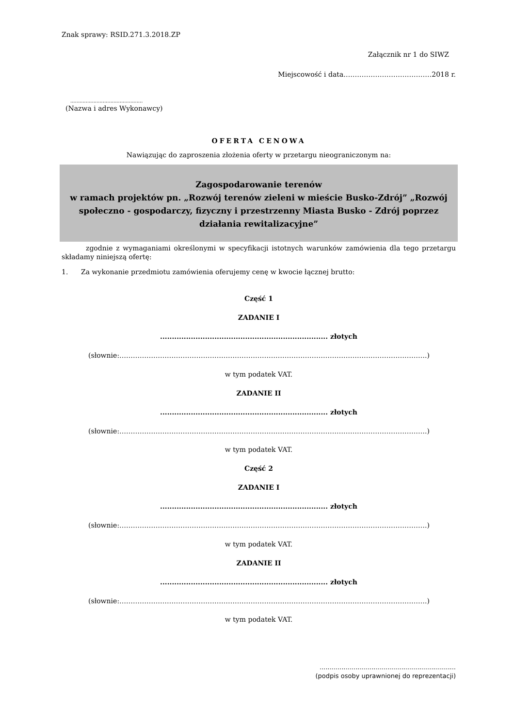Znak sprawy: RSID.271.3.2018.ZP
Załącznik nr 1 do SIWZ
Miejscowość i data…………………………………2018 r.
...............................................
(Nazwa i adres Wykonawcy)
OFERTA CENOWA
Nawiązując do zaproszenia złożenia oferty w przetargu nieograniczonym na:
Zagospodarowanie terenów
w ramach projektów pn. „Rozwój terenów zieleni w mieście Busko-Zdrój” „Rozwój społeczno - gospodarczy, fizyczny i przestrzenny Miasta Busko - Zdrój poprzez działania rewitalizacyjne”
zgodnie z wymaganiami określonymi w specyfikacji istotnych warunków zamówienia dla tego przetargu składamy niniejszą ofertę:
1. Za wykonanie przedmiotu zamówienia oferujemy cenę w kwocie łącznej brutto:
Część 1
ZADANIE I
....................................................................... złotych
(słownie:……………………………………………………………………………………………………………………….)
w tym podatek VAT.
ZADANIE II
....................................................................... złotych
(słownie:……………………………………………………………………………………………………………………….)
w tym podatek VAT.
Część 2
ZADANIE I
....................................................................... złotych
(słownie:……………………………………………………………………………………………………………………….)
w tym podatek VAT.
ZADANIE II
....................................................................... złotych
(słownie:……………………………………………………………………………………………………………………….)
w tym podatek VAT.
....................................................................
(podpis osoby uprawnionej do reprezentacji)